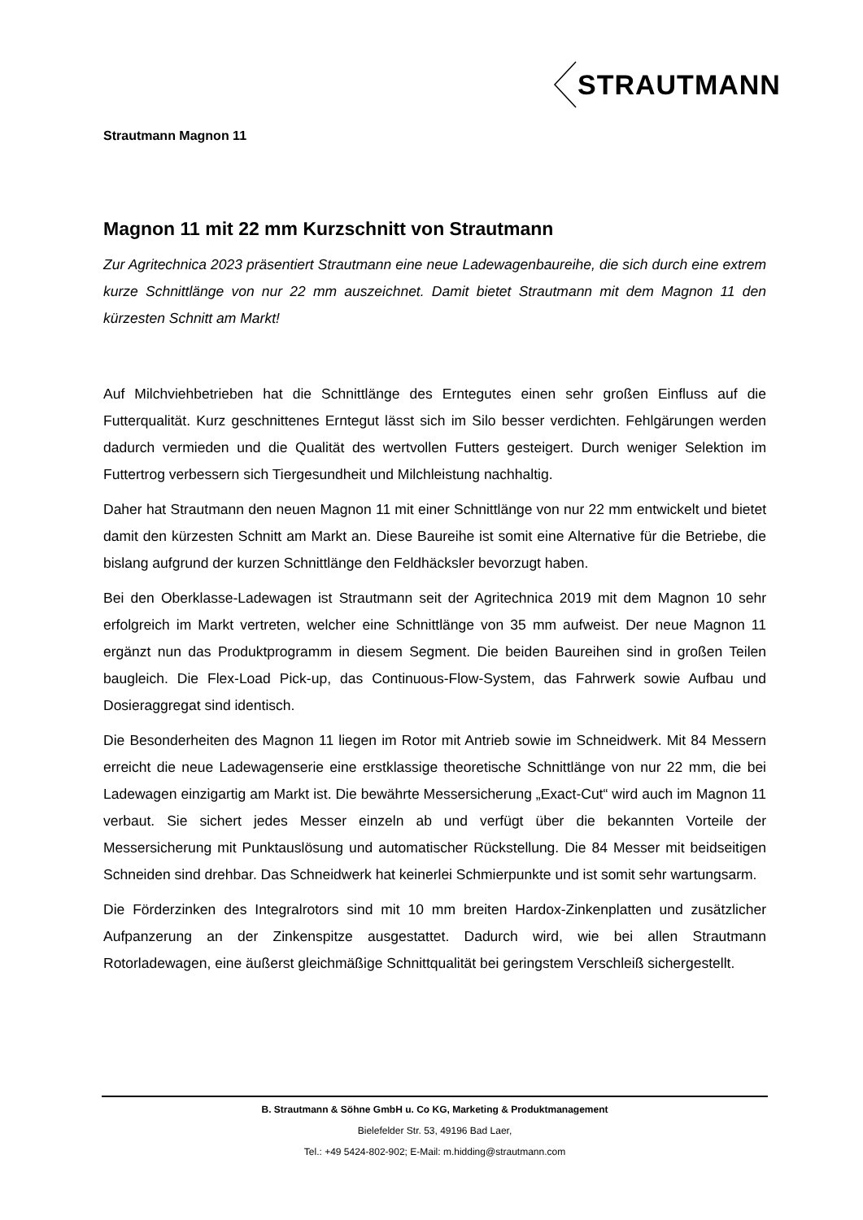STRAUTMANN
Strautmann Magnon 11
Magnon 11 mit 22 mm Kurzschnitt von Strautmann
Zur Agritechnica 2023 präsentiert Strautmann eine neue Ladewagenbaureihe, die sich durch eine extrem kurze Schnittlänge von nur 22 mm auszeichnet. Damit bietet Strautmann mit dem Magnon 11 den kürzesten Schnitt am Markt!
Auf Milchviehbetrieben hat die Schnittlänge des Erntegutes einen sehr großen Einfluss auf die Futterqualität. Kurz geschnittenes Erntegut lässt sich im Silo besser verdichten. Fehlgärungen werden dadurch vermieden und die Qualität des wertvollen Futters gesteigert. Durch weniger Selektion im Futtertrog verbessern sich Tiergesundheit und Milchleistung nachhaltig.
Daher hat Strautmann den neuen Magnon 11 mit einer Schnittlänge von nur 22 mm entwickelt und bietet damit den kürzesten Schnitt am Markt an. Diese Baureihe ist somit eine Alternative für die Betriebe, die bislang aufgrund der kurzen Schnittlänge den Feldhäcksler bevorzugt haben.
Bei den Oberklasse-Ladewagen ist Strautmann seit der Agritechnica 2019 mit dem Magnon 10 sehr erfolgreich im Markt vertreten, welcher eine Schnittlänge von 35 mm aufweist. Der neue Magnon 11 ergänzt nun das Produktprogramm in diesem Segment. Die beiden Baureihen sind in großen Teilen baugleich. Die Flex-Load Pick-up, das Continuous-Flow-System, das Fahrwerk sowie Aufbau und Dosieraggregat sind identisch.
Die Besonderheiten des Magnon 11 liegen im Rotor mit Antrieb sowie im Schneidwerk. Mit 84 Messern erreicht die neue Ladewagenserie eine erstklassige theoretische Schnittlänge von nur 22 mm, die bei Ladewagen einzigartig am Markt ist. Die bewährte Messersicherung „Exact-Cut“ wird auch im Magnon 11 verbaut. Sie sichert jedes Messer einzeln ab und verfügt über die bekannten Vorteile der Messersicherung mit Punktauslösung und automatischer Rückstellung. Die 84 Messer mit beidseitigen Schneiden sind drehbar. Das Schneidwerk hat keinerlei Schmierpunkte und ist somit sehr wartungsarm.
Die Förderzinken des Integralrotors sind mit 10 mm breiten Hardox-Zinkenplatten und zusätzlicher Aufpanzerung an der Zinkenspitze ausgestattet. Dadurch wird, wie bei allen Strautmann Rotorladewagen, eine äußerst gleichmäßige Schnittqualität bei geringstem Verschleiß sichergestellt.
B. Strautmann & Söhne GmbH u. Co KG, Marketing & Produktmanagement
Bielefelder Str. 53, 49196 Bad Laer,
Tel.: +49 5424-802-902; E-Mail: m.hidding@strautmann.com